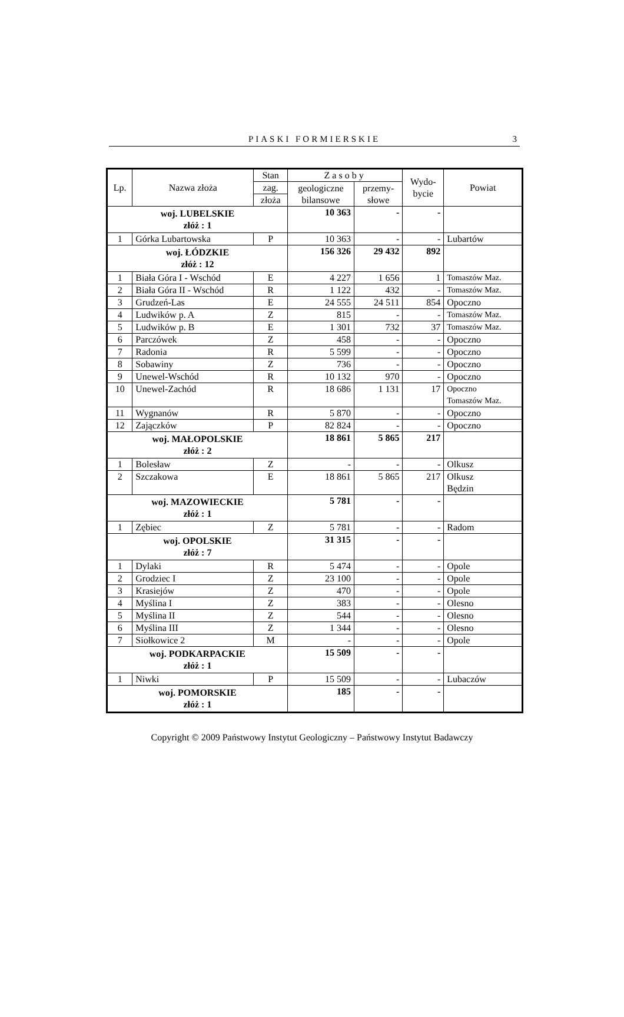PIASKI FORMIERSKIE
3
| Lp. | Nazwa złoża | Stan | Zasoby | | Wydo- bycie | Powiat |
| --- | --- | --- | --- | --- | --- | --- |
| | | zag. | geologiczne bilansowe | przemy- słowe | | |
| | | złoża | | | | |
| woj. LUBELSKIE złóż : 1 | | | 10 363 | - | - | |
| 1 | Górka Lubartowska | P | 10 363 | - | - | Lubartów |
| woj. ŁÓDZKIE złóż : 12 | | | 156 326 | 29 432 | 892 | |
| 1 | Biała Góra I - Wschód | E | 4 227 | 1 656 | 1 | Tomaszów Maz. |
| 2 | Biała Góra II - Wschód | R | 1 122 | 432 | - | Tomaszów Maz. |
| 3 | Grudzeń-Las | E | 24 555 | 24 511 | 854 | Opoczno |
| 4 | Ludwików p. A | Z | 815 | - | - | Tomaszów Maz. |
| 5 | Ludwików p. B | E | 1 301 | 732 | 37 | Tomaszów Maz. |
| 6 | Parczówek | Z | 458 | - | - | Opoczno |
| 7 | Radonia | R | 5 599 | - | - | Opoczno |
| 8 | Sobawiny | Z | 736 | - | - | Opoczno |
| 9 | Unewel-Wschód | R | 10 132 | 970 | - | Opoczno |
| 10 | Unewel-Zachód | R | 18 686 | 1 131 | 17 | Opoczno Tomaszów Maz. |
| 11 | Wygnanów | R | 5 870 | - | - | Opoczno |
| 12 | Zajączków | P | 82 824 | - | - | Opoczno |
| woj. MAŁOPOLSKIE złóż : 2 | | | 18 861 | 5 865 | 217 | |
| 1 | Bolesław | Z | - | - | - | Olkusz |
| 2 | Szczakowa | E | 18 861 | 5 865 | 217 | Olkusz Będzin |
| woj. MAZOWIECKIE złóż : 1 | | | 5 781 | - | - | |
| 1 | Zębiec | Z | 5 781 | - | - | Radom |
| woj. OPOLSKIE złóż : 7 | | | 31 315 | - | - | |
| 1 | Dylaki | R | 5 474 | - | - | Opole |
| 2 | Grodziec I | Z | 23 100 | - | - | Opole |
| 3 | Krasiejów | Z | 470 | - | - | Opole |
| 4 | Myślina I | Z | 383 | - | - | Olesno |
| 5 | Myślina II | Z | 544 | - | - | Olesno |
| 6 | Myślina III | Z | 1 344 | - | - | Olesno |
| 7 | Siołkowice 2 | M | - | - | - | Opole |
| woj. PODKARPACKIE złóż : 1 | | | 15 509 | - | - | |
| 1 | Niwki | P | 15 509 | - | - | Lubaczów |
| woj. POMORSKIE złóż : 1 | | | 185 | - | - | |
Copyright © 2009 Państwowy Instytut Geologiczny – Państwowy Instytut Badawczy